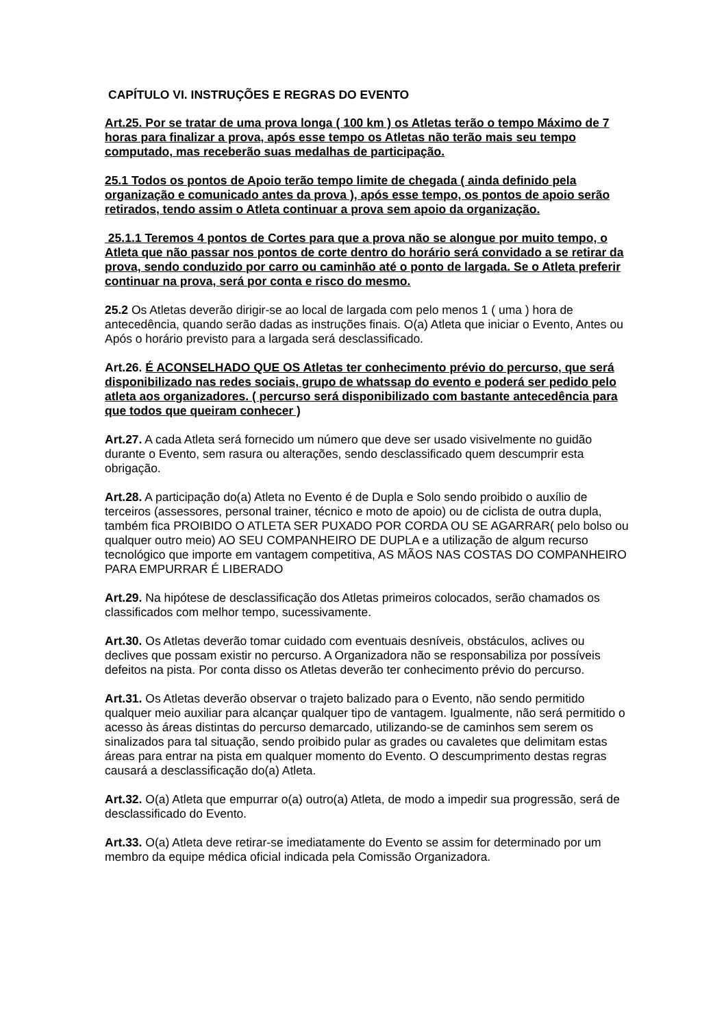CAPÍTULO VI. INSTRUÇÕES E REGRAS DO EVENTO
Art.25. Por se tratar de uma prova longa ( 100 km ) os Atletas terão o tempo Máximo de 7 horas para finalizar a prova, após esse tempo os Atletas não terão mais seu tempo computado, mas receberão suas medalhas de participação.
25.1 Todos os pontos de Apoio terão tempo limite de chegada ( ainda definido pela organização e comunicado antes da prova ), após esse tempo, os pontos de apoio serão retirados, tendo assim o Atleta continuar a prova sem apoio da organização.
25.1.1 Teremos 4 pontos de Cortes para que a prova não se alongue por muito tempo, o Atleta que não passar nos pontos de corte dentro do horário será convidado a se retirar da prova, sendo conduzido por carro ou caminhão até o ponto de largada. Se o Atleta preferir continuar na prova, será por conta e risco do mesmo.
25.2 Os Atletas deverão dirigir-se ao local de largada com pelo menos 1 ( uma ) hora de antecedência, quando serão dadas as instruções finais. O(a) Atleta que iniciar o Evento, Antes ou Após o horário previsto para a largada será desclassificado.
Art.26. É ACONSELHADO QUE OS Atletas ter conhecimento prévio do percurso, que será disponibilizado nas redes sociais, grupo de whatssap do evento e poderá ser pedido pelo atleta aos organizadores. ( percurso será disponibilizado com bastante antecedência para que todos que queiram conhecer )
Art.27. A cada Atleta será fornecido um número que deve ser usado visivelmente no guidão durante o Evento, sem rasura ou alterações, sendo desclassificado quem descumprir esta obrigação.
Art.28. A participação do(a) Atleta no Evento é de Dupla e Solo sendo proibido o auxílio de terceiros (assessores, personal trainer, técnico e moto de apoio) ou de ciclista de outra dupla, também fica PROIBIDO O ATLETA SER PUXADO POR CORDA OU SE AGARRAR( pelo bolso ou qualquer outro meio) AO SEU COMPANHEIRO DE DUPLA e a utilização de algum recurso tecnológico que importe em vantagem competitiva, AS MÃOS NAS COSTAS DO COMPANHEIRO PARA EMPURRAR É LIBERADO
Art.29. Na hipótese de desclassificação dos Atletas primeiros colocados, serão chamados os classificados com melhor tempo, sucessivamente.
Art.30. Os Atletas deverão tomar cuidado com eventuais desníveis, obstáculos, aclives ou declives que possam existir no percurso. A Organizadora não se responsabiliza por possíveis defeitos na pista. Por conta disso os Atletas deverão ter conhecimento prévio do percurso.
Art.31. Os Atletas deverão observar o trajeto balizado para o Evento, não sendo permitido qualquer meio auxiliar para alcançar qualquer tipo de vantagem. Igualmente, não será permitido o acesso às áreas distintas do percurso demarcado, utilizando-se de caminhos sem serem os sinalizados para tal situação, sendo proibido pular as grades ou cavaletes que delimitam estas áreas para entrar na pista em qualquer momento do Evento. O descumprimento destas regras causará a desclassificação do(a) Atleta.
Art.32. O(a) Atleta que empurrar o(a) outro(a) Atleta, de modo a impedir sua progressão, será de desclassificado do Evento.
Art.33. O(a) Atleta deve retirar-se imediatamente do Evento se assim for determinado por um membro da equipe médica oficial indicada pela Comissão Organizadora.